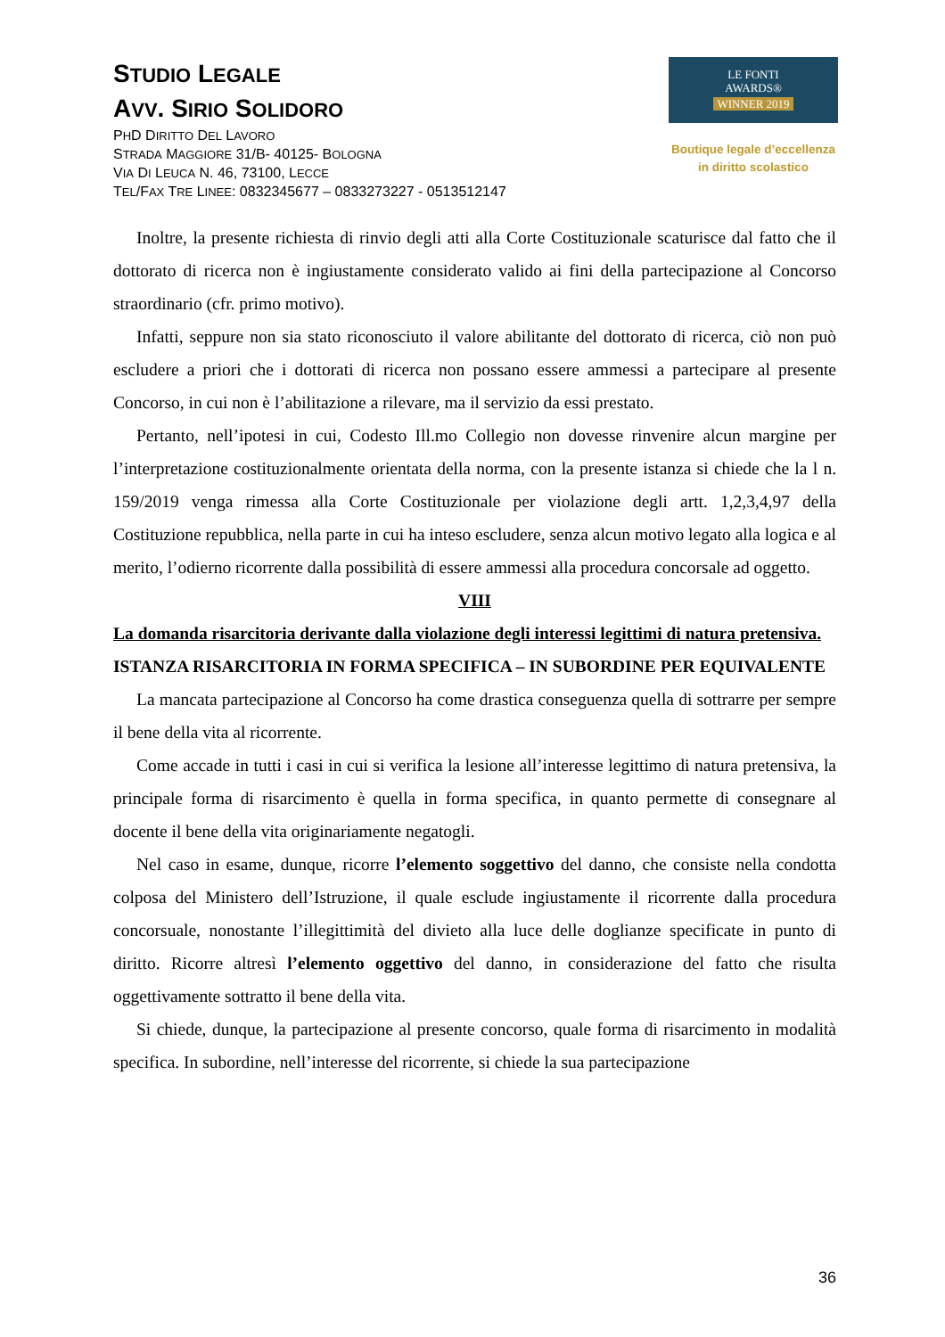STUDIO LEGALE
AVV. SIRIO SOLIDORO
PHD DIRITTO DEL LAVORO
STRADA MAGGIORE 31/B- 40125- BOLOGNA
VIA DI LEUCA N. 46, 73100, LECCE
TEL/FAX TRE LINEE: 0832345677 – 0833273227 - 0513512147
LE FONTI
AWARDS®
WINNER 2019
Boutique legale d’eccellenza
in diritto scolastico
Inoltre, la presente richiesta di rinvio degli atti alla Corte Costituzionale scaturisce dal fatto che il dottorato di ricerca non è ingiustamente considerato valido ai fini della partecipazione al Concorso straordinario (cfr. primo motivo).
Infatti, seppure non sia stato riconosciuto il valore abilitante del dottorato di ricerca, ciò non può escludere a priori che i dottorati di ricerca non possano essere ammessi a partecipare al presente Concorso, in cui non è l’abilitazione a rilevare, ma il servizio da essi prestato.
Pertanto, nell’ipotesi in cui, Codesto Ill.mo Collegio non dovesse rinvenire alcun margine per l’interpretazione costituzionalmente orientata della norma, con la presente istanza si chiede che la l n. 159/2019 venga rimessa alla Corte Costituzionale per violazione degli artt. 1,2,3,4,97 della Costituzione repubblica, nella parte in cui ha inteso escludere, senza alcun motivo legato alla logica e al merito, l’odierno ricorrente dalla possibilità di essere ammessi alla procedura concorsale ad oggetto.
VIII
La domanda risarcitoria derivante dalla violazione degli interessi legittimi di natura pretensiva.
ISTANZA RISARCITORIA IN FORMA SPECIFICA – IN SUBORDINE PER EQUIVALENTE
La mancata partecipazione al Concorso ha come drastica conseguenza quella di sottrarre per sempre il bene della vita al ricorrente.
Come accade in tutti i casi in cui si verifica la lesione all’interesse legittimo di natura pretensiva, la principale forma di risarcimento è quella in forma specifica, in quanto permette di consegnare al docente il bene della vita originariamente negatogli.
Nel caso in esame, dunque, ricorre l’elemento soggettivo del danno, che consiste nella condotta colposa del Ministero dell’Istruzione, il quale esclude ingiustamente il ricorrente dalla procedura concorsuale, nonostante l’illegittimità del divieto alla luce delle doglianze specificate in punto di diritto. Ricorre altresì l’elemento oggettivo del danno, in considerazione del fatto che risulta oggettivamente sottratto il bene della vita.
Si chiede, dunque, la partecipazione al presente concorso, quale forma di risarcimento in modalità specifica. In subordine, nell’interesse del ricorrente, si chiede la sua partecipazione
36